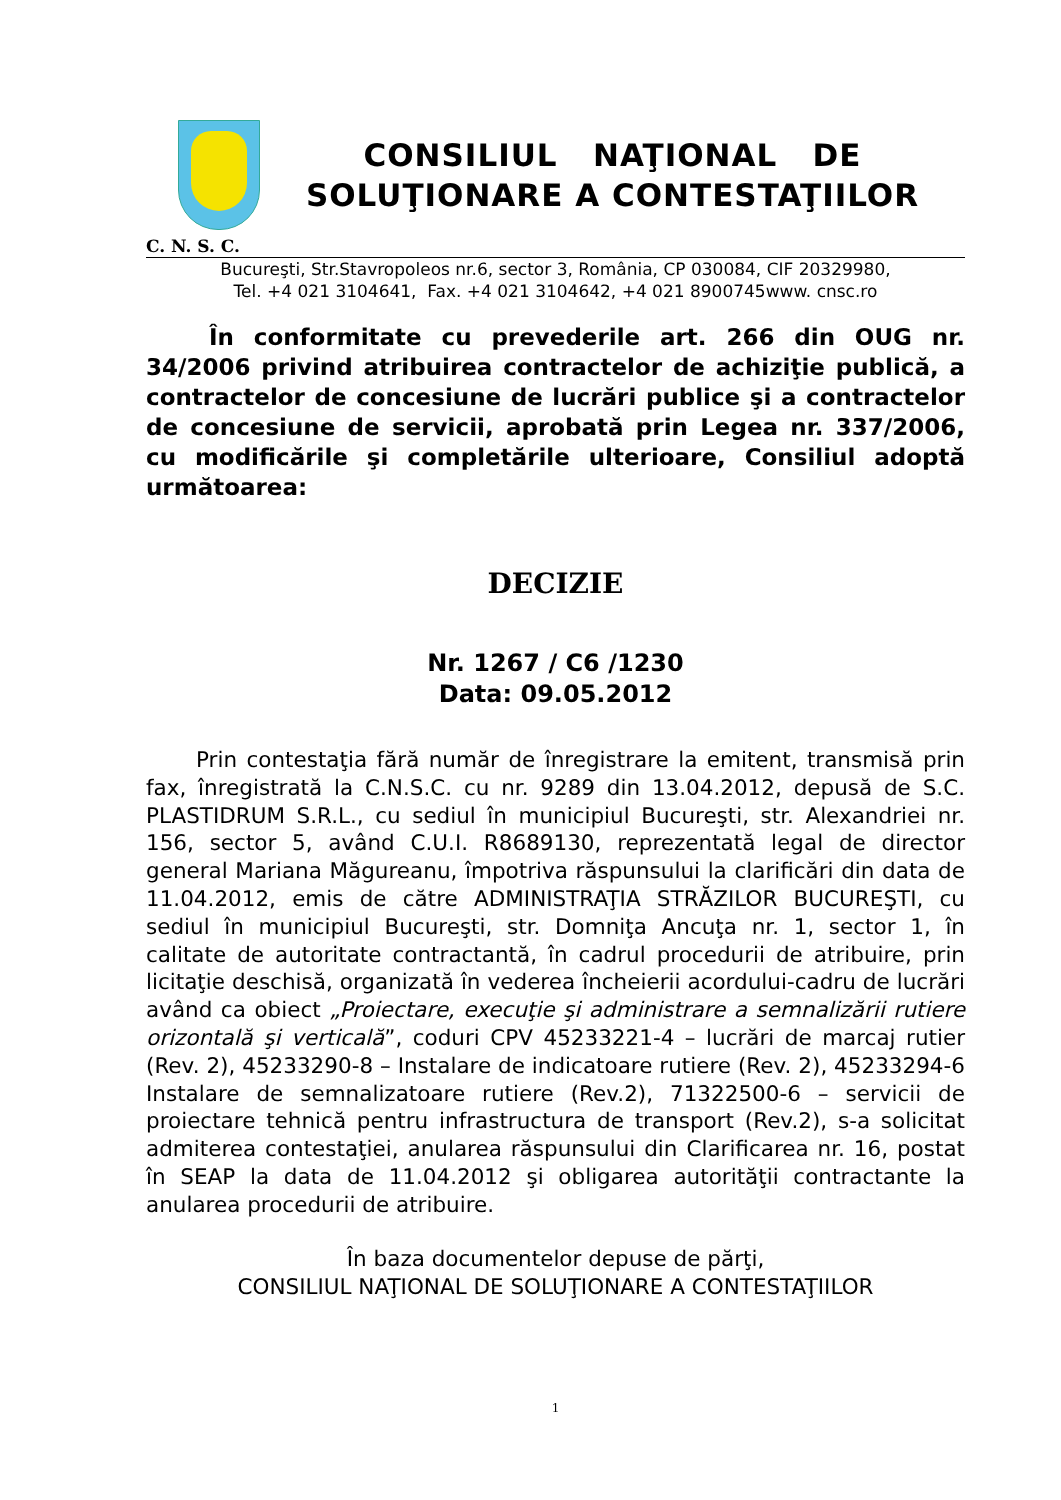CONSILIUL NAŢIONAL DE
SOLUŢIONARE A CONTESTAŢIILOR
C. N. S. C.
Bucureşti, Str.Stavropoleos nr.6, sector 3, România, CP 030084, CIF 20329980,
Tel. +4 021 3104641, Fax. +4 021 3104642, +4 021 8900745www. cnsc.ro
În conformitate cu prevederile art. 266 din OUG nr. 34/2006 privind atribuirea contractelor de achiziţie publică, a contractelor de concesiune de lucrări publice şi a contractelor de concesiune de servicii, aprobată prin Legea nr. 337/2006, cu modificările şi completările ulterioare, Consiliul adoptă următoarea:
DECIZIE
Nr. 1267 / C6 /1230
Data: 09.05.2012
Prin contestaţia fără număr de înregistrare la emitent, transmisă prin fax, înregistrată la C.N.S.C. cu nr. 9289 din 13.04.2012, depusă de S.C. PLASTIDRUM S.R.L., cu sediul în municipiul Bucureşti, str. Alexandriei nr. 156, sector 5, având C.U.I. R8689130, reprezentată legal de director general Mariana Măgureanu, împotriva răspunsului la clarificări din data de 11.04.2012, emis de către ADMINISTRAŢIA STRĂZILOR BUCUREŞTI, cu sediul în municipiul Bucureşti, str. Domniţa Ancuţa nr. 1, sector 1, în calitate de autoritate contractantă, în cadrul procedurii de atribuire, prin licitaţie deschisă, organizată în vederea încheierii acordului-cadru de lucrări având ca obiect „Proiectare, execuţie şi administrare a semnalizării rutiere orizontală şi verticală”, coduri CPV 45233221-4 – lucrări de marcaj rutier (Rev. 2), 45233290-8 – Instalare de indicatoare rutiere (Rev. 2), 45233294-6 Instalare de semnalizatoare rutiere (Rev.2), 71322500-6 – servicii de proiectare tehnică pentru infrastructura de transport (Rev.2), s-a solicitat admiterea contestaţiei, anularea răspunsului din Clarificarea nr. 16, postat în SEAP la data de 11.04.2012 şi obligarea autorităţii contractante la anularea procedurii de atribuire.
În baza documentelor depuse de părţi,
CONSILIUL NAŢIONAL DE SOLUŢIONARE A CONTESTAŢIILOR
1